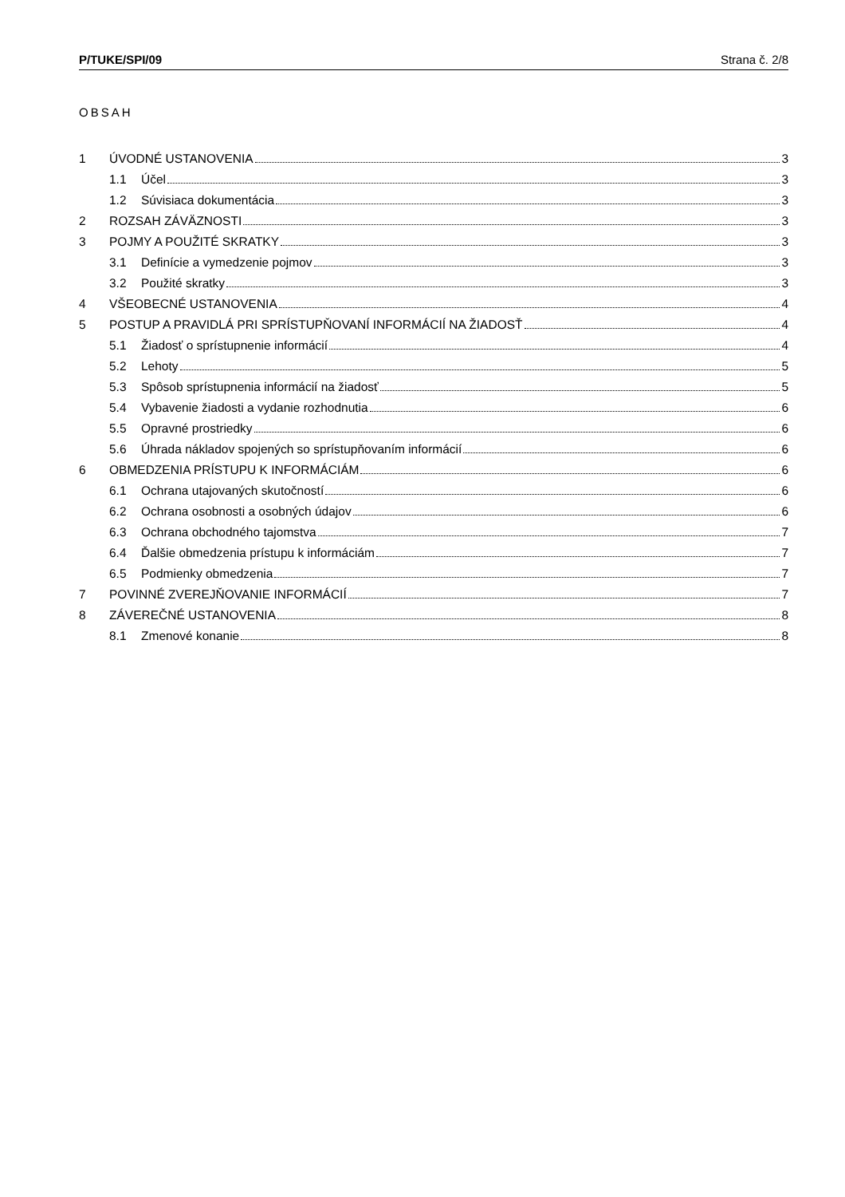P/TUKE/SPI/09 Strana č. 2/8
OBSAH
1 ÚVODNÉ USTANOVENIA 3
1.1 Účel 3
1.2 Súvisiaca dokumentácia 3
2 ROZSAH ZÁVÄZNOSTI 3
3 POJMY A POUŽITÉ SKRATKY 3
3.1 Definície a vymedzenie pojmov 3
3.2 Použité skratky 3
4 VŠEOBECNÉ USTANOVENIA 4
5 POSTUP A PRAVIDLÁ PRI SPRÍSTUPŇOVANÍ INFORMÁCIÍ NA ŽIADOSŤ 4
5.1 Žiadosť o sprístupnenie informácií 4
5.2 Lehoty 5
5.3 Spôsob sprístupnenia informácií na žiadosť 5
5.4 Vybavenie žiadosti a vydanie rozhodnutia 6
5.5 Opravné prostriedky 6
5.6 Úhrada nákladov spojených so sprístupňovaním informácií 6
6 OBMEDZENIA PRÍSTUPU K INFORMÁCIÁM 6
6.1 Ochrana utajovaných skutočností 6
6.2 Ochrana osobnosti a osobných údajov 6
6.3 Ochrana obchodného tajomstva 7
6.4 Ďalšie obmedzenia prístupu k informáciám 7
6.5 Podmienky obmedzenia 7
7 POVINNÉ ZVEREJŇOVANIE INFORMÁCIÍ 7
8 ZÁVEREČNÉ USTANOVENIA 8
8.1 Zmenové konanie 8